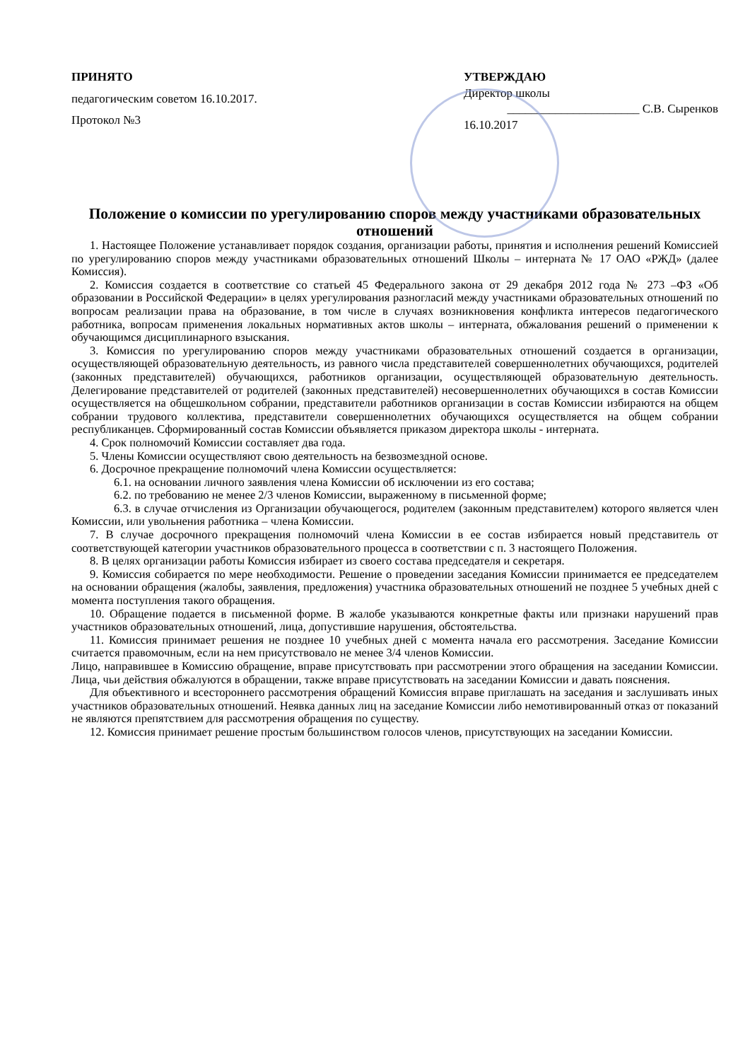ПРИНЯТО
педагогическим советом 16.10.2017.
Протокол №3
УТВЕРЖДАЮ
Директор школы
______________________ С.В. Сыренков
16.10.2017
Положение о комиссии по урегулированию споров между участниками образовательных отношений
1. Настоящее Положение устанавливает порядок создания, организации работы, принятия и исполнения решений Комиссией по урегулированию споров между участниками образовательных отношений Школы – интерната № 17 ОАО «РЖД» (далее Комиссия).
2. Комиссия создается в соответствие со статьей 45 Федерального закона от 29 декабря 2012 года № 273 –ФЗ «Об образовании в Российской Федерации» в целях урегулирования разногласий между участниками образовательных отношений по вопросам реализации права на образование, в том числе в случаях возникновения конфликта интересов педагогического работника, вопросам применения локальных нормативных актов школы – интерната, обжалования решений о применении к обучающимся дисциплинарного взыскания.
3. Комиссия по урегулированию споров между участниками образовательных отношений создается в организации, осуществляющей образовательную деятельность, из равного числа представителей совершеннолетних обучающихся, родителей (законных представителей) обучающихся, работников организации, осуществляющей образовательную деятельность. Делегирование представителей от родителей (законных представителей) несовершеннолетних обучающихся в состав Комиссии осуществляется на общешкольном собрании, представители работников организации в состав Комиссии избираются на общем собрании трудового коллектива, представители совершеннолетних обучающихся осуществляется на общем собрании республиканцев. Сформированный состав Комиссии объявляется приказом директора школы - интерната.
4. Срок полномочий Комиссии составляет два года.
5. Члены Комиссии осуществляют свою деятельность на безвозмездной основе.
6. Досрочное прекращение полномочий члена Комиссии осуществляется:
6.1. на основании личного заявления члена Комиссии об исключении из его состава;
6.2. по требованию не менее 2/3 членов Комиссии, выраженному в письменной форме;
6.3. в случае отчисления из Организации обучающегося, родителем (законным представителем) которого является член Комиссии, или увольнения работника – члена Комиссии.
7. В случае досрочного прекращения полномочий члена Комиссии в ее состав избирается новый представитель от соответствующей категории участников образовательного процесса в соответствии с п. 3 настоящего Положения.
8. В целях организации работы Комиссия избирает из своего состава председателя и секретаря.
9. Комиссия собирается по мере необходимости. Решение о проведении заседания Комиссии принимается ее председателем на основании обращения (жалобы, заявления, предложения) участника образовательных отношений не позднее 5 учебных дней с момента поступления такого обращения.
10. Обращение подается в письменной форме. В жалобе указываются конкретные факты или признаки нарушений прав участников образовательных отношений, лица, допустившие нарушения, обстоятельства.
11. Комиссия принимает решения не позднее 10 учебных дней с момента начала его рассмотрения. Заседание Комиссии считается правомочным, если на нем присутствовало не менее 3/4 членов Комиссии.
Лицо, направившее в Комиссию обращение, вправе присутствовать при рассмотрении этого обращения на заседании Комиссии. Лица, чьи действия обжалуются в обращении, также вправе присутствовать на заседании Комиссии и давать пояснения.
Для объективного и всестороннего рассмотрения обращений Комиссия вправе приглашать на заседания и заслушивать иных участников образовательных отношений. Неявка данных лиц на заседание Комиссии либо немотивированный отказ от показаний не являются препятствием для рассмотрения обращения по существу.
12. Комиссия принимает решение простым большинством голосов членов, присутствующих на заседании Комиссии.